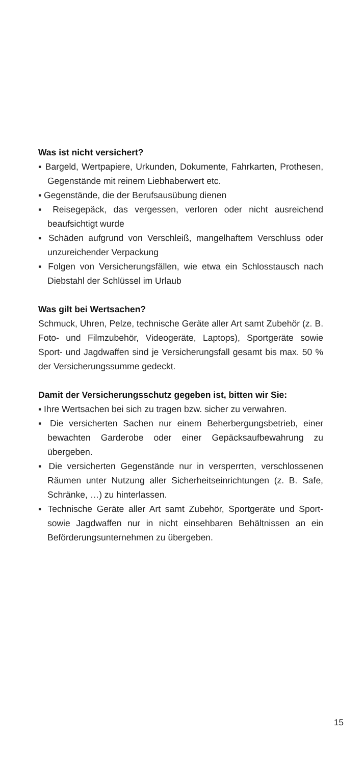Was ist nicht versichert?
▪ Bargeld, Wertpapiere, Urkunden, Dokumente, Fahrkarten, Prothesen, Gegenstände mit reinem Liebhaberwert etc.
▪ Gegenstände, die der Berufsausübung dienen
▪ Reisegepäck, das vergessen, verloren oder nicht ausreichend beaufsichtigt wurde
▪ Schäden aufgrund von Verschleiß, mangelhaftem Verschluss oder unzureichender Verpackung
▪ Folgen von Versicherungsfällen, wie etwa ein Schlosstausch nach Diebstahl der Schlüssel im Urlaub
Was gilt bei Wertsachen?
Schmuck, Uhren, Pelze, technische Geräte aller Art samt Zubehör (z. B. Foto- und Filmzubehör, Videogeräte, Laptops), Sportgeräte sowie Sport- und Jagdwaffen sind je Versicherungsfall gesamt bis max. 50 % der Versicherungssumme gedeckt.
Damit der Versicherungsschutz gegeben ist, bitten wir Sie:
▪ Ihre Wertsachen bei sich zu tragen bzw. sicher zu verwahren.
▪ Die versicherten Sachen nur einem Beherbergungsbetrieb, einer bewachten Garderobe oder einer Gepäcksaufbewahrung zu übergeben.
▪ Die versicherten Gegenstände nur in versperrten, verschlossenen Räumen unter Nutzung aller Sicherheitseinrichtungen (z. B. Safe, Schränke, …) zu hinterlassen.
▪ Technische Geräte aller Art samt Zubehör, Sportgeräte und Sport- sowie Jagdwaffen nur in nicht einsehbaren Behältnissen an ein Beförderungsunternehmen zu übergeben.
15